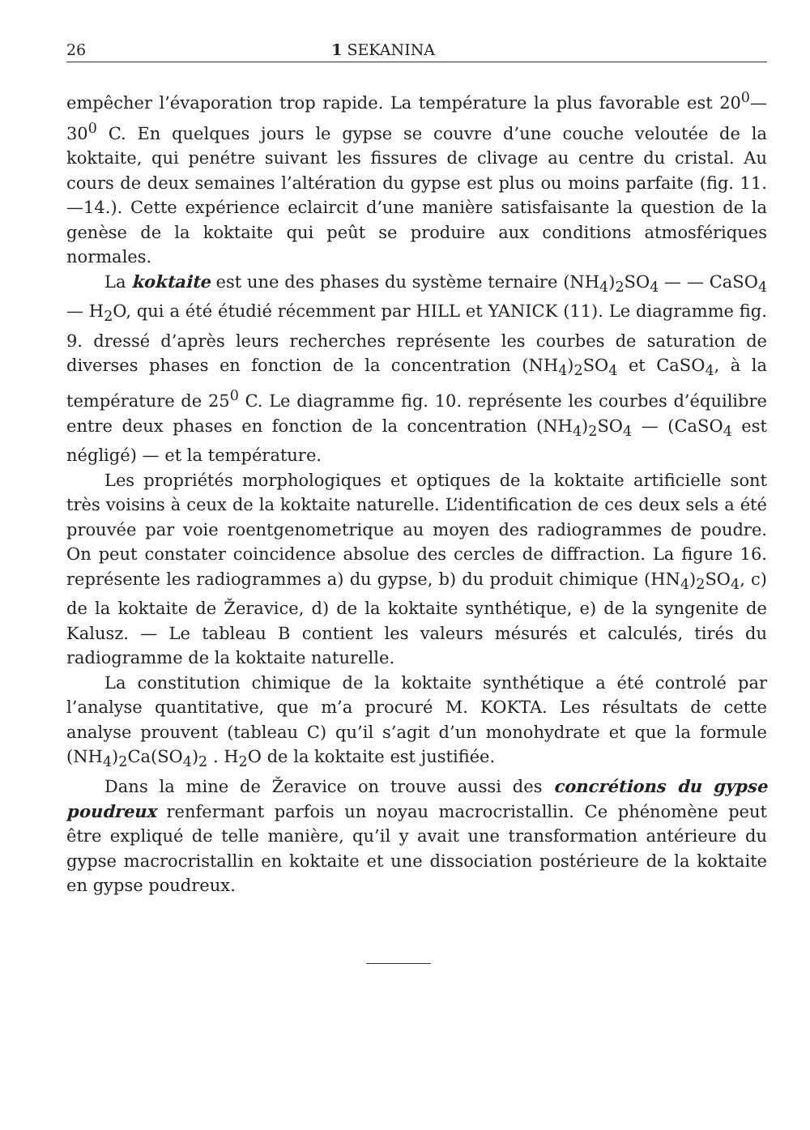26 1 SEKANINA
empêcher l’évaporation trop rapide. La température la plus favorable est 20<sup>0</sup>—30<sup>0</sup> C. En quelques jours le gypse se couvre d’une couche veloutée de la koktaite, qui penétre suivant les fissures de clivage au centre du cristal. Au cours de deux semaines l’altération du gypse est plus ou moins parfaite (fig. 11.—14.). Cette expérience eclaircit d’une manière satisfaisante la question de la genèse de la koktaite qui peût se produire aux conditions atmosfériques normales.
La koktaite est une des phases du système ternaire (NH<sub>4</sub>)<sub>2</sub>SO<sub>4</sub> — — CaSO<sub>4</sub> — H<sub>2</sub>O, qui a été étudié récemment par HILL et YANICK (11). Le diagramme fig. 9. dressé d’après leurs recherches représente les courbes de saturation de diverses phases en fonction de la concentration (NH<sub>4</sub>)<sub>2</sub>SO<sub>4</sub> et CaSO<sub>4</sub>, à la température de 25<sup>0</sup> C. Le diagramme fig. 10. représente les courbes d’équilibre entre deux phases en fonction de la concentration (NH<sub>4</sub>)<sub>2</sub>SO<sub>4</sub> — (CaSO<sub>4</sub> est négligé) — et la température.
Les propriétés morphologiques et optiques de la koktaite artificielle sont très voisins à ceux de la koktaite naturelle. L’identification de ces deux sels a été prouvée par voie roentgenometrique au moyen des radiogrammes de poudre. On peut constater coincidence absolue des cercles de diffraction. La figure 16. représente les radiogrammes a) du gypse, b) du produit chimique (HN<sub>4</sub>)<sub>2</sub>SO<sub>4</sub>, c) de la koktaite de Žeravice, d) de la koktaite synthétique, e) de la syngenite de Kalusz. — Le tableau B contient les valeurs mésurés et calculés, tirés du radiogramme de la koktaite naturelle.
La constitution chimique de la koktaite synthétique a été controlé par l’analyse quantitative, que m’a procuré M. KOKTA. Les résultats de cette analyse prouvent (tableau C) qu’il s’agit d’un monohydrate et que la formule (NH<sub>4</sub>)<sub>2</sub>Ca(SO<sub>4</sub>)<sub>2</sub> . H<sub>2</sub>O de la koktaite est justifiée.
Dans la mine de Žeravice on trouve aussi des concrétions du gypse poudreux renfermant parfois un noyau macrocristallin. Ce phénomène peut être expliqué de telle manière, qu’il y avait une transformation antérieure du gypse macrocristallin en koktaite et une dissociation postérieure de la koktaite en gypse poudreux.